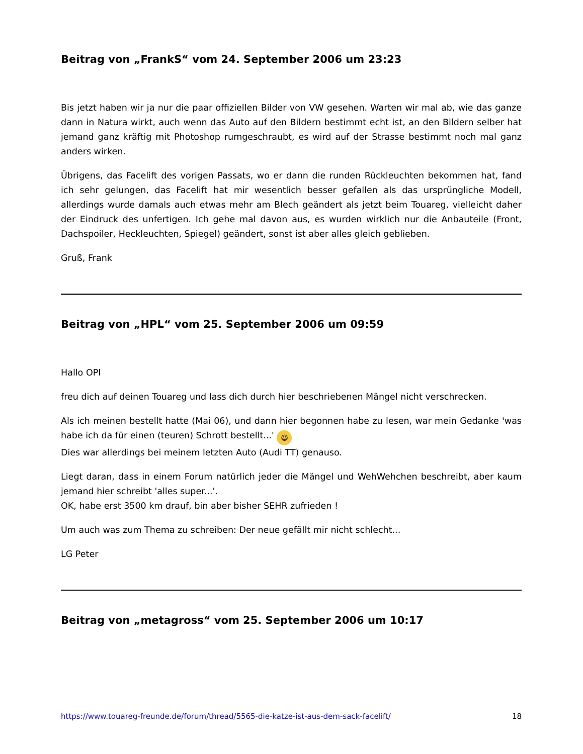Beitrag von „FrankS“ vom 24. September 2006 um 23:23
Bis jetzt haben wir ja nur die paar offiziellen Bilder von VW gesehen. Warten wir mal ab, wie das ganze dann in Natura wirkt, auch wenn das Auto auf den Bildern bestimmt echt ist, an den Bildern selber hat jemand ganz kräftig mit Photoshop rumgeschraubt, es wird auf der Strasse bestimmt noch mal ganz anders wirken.
Übrigens, das Facelift des vorigen Passats, wo er dann die runden Rückleuchten bekommen hat, fand ich sehr gelungen, das Facelift hat mir wesentlich besser gefallen als das ursprüngliche Modell, allerdings wurde damals auch etwas mehr am Blech geändert als jetzt beim Touareg, vielleicht daher der Eindruck des unfertigen. Ich gehe mal davon aus, es wurden wirklich nur die Anbauteile (Front, Dachspoiler, Heckleuchten, Spiegel) geändert, sonst ist aber alles gleich geblieben.
Gruß, Frank
Beitrag von „HPL“ vom 25. September 2006 um 09:59
Hallo OPI
freu dich auf deinen Touareg und lass dich durch hier beschriebenen Mängel nicht verschrecken.
Als ich meinen bestellt hatte (Mai 06), und dann hier begonnen habe zu lesen, war mein Gedanke 'was habe ich da für einen (teuren) Schrott bestellt...' 😆
Dies war allerdings bei meinem letzten Auto (Audi TT) genauso.
Liegt daran, dass in einem Forum natürlich jeder die Mängel und WehWehchen beschreibt, aber kaum jemand hier schreibt 'alles super...'.
OK, habe erst 3500 km drauf, bin aber bisher SEHR zufrieden !
Um auch was zum Thema zu schreiben: Der neue gefällt mir nicht schlecht...
LG Peter
Beitrag von „metagross“ vom 25. September 2006 um 10:17
https://www.touareg-freunde.de/forum/thread/5565-die-katze-ist-aus-dem-sack-facelift/ 18